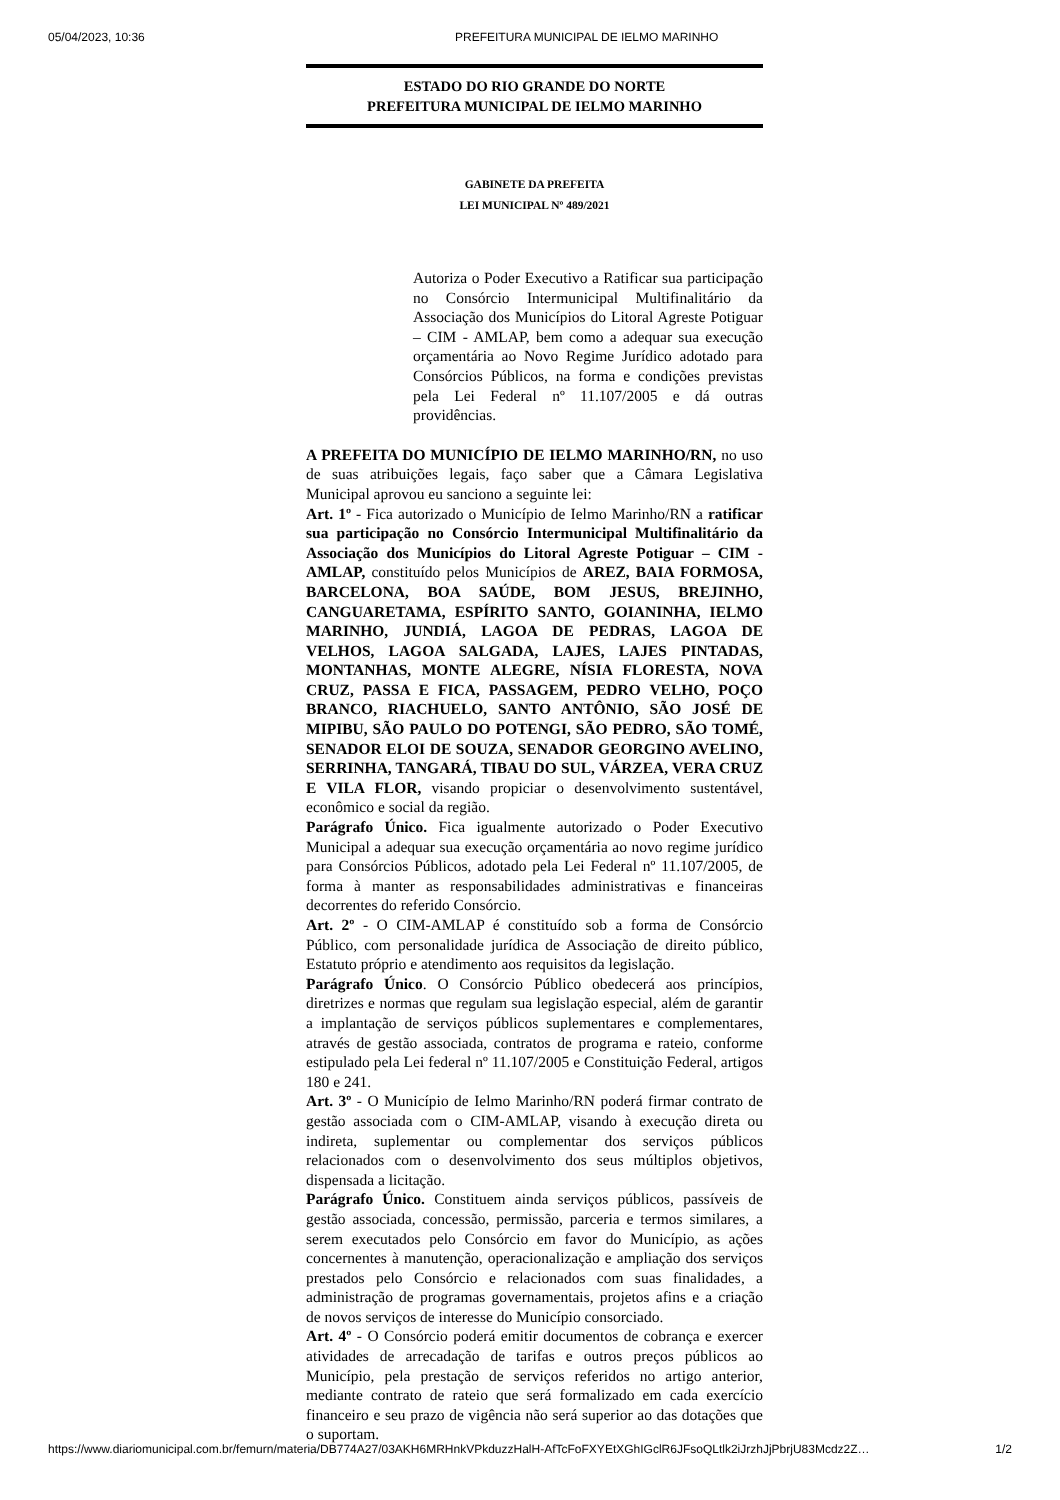05/04/2023, 10:36 PREFEITURA MUNICIPAL DE IELMO MARINHO
ESTADO DO RIO GRANDE DO NORTE
PREFEITURA MUNICIPAL DE IELMO MARINHO
GABINETE DA PREFEITA
LEI MUNICIPAL Nº 489/2021
Autoriza o Poder Executivo a Ratificar sua participação no Consórcio Intermunicipal Multifinalitário da Associação dos Municípios do Litoral Agreste Potiguar – CIM - AMLAP, bem como a adequar sua execução orçamentária ao Novo Regime Jurídico adotado para Consórcios Públicos, na forma e condições previstas pela Lei Federal nº 11.107/2005 e dá outras providências.
A PREFEITA DO MUNICÍPIO DE IELMO MARINHO/RN, no uso de suas atribuições legais, faço saber que a Câmara Legislativa Municipal aprovou eu sanciono a seguinte lei:
Art. 1º - Fica autorizado o Município de Ielmo Marinho/RN a ratificar sua participação no Consórcio Intermunicipal Multifinalitário da Associação dos Municípios do Litoral Agreste Potiguar – CIM - AMLAP, constituído pelos Municípios de AREZ, BAIA FORMOSA, BARCELONA, BOA SAÚDE, BOM JESUS, BREJINHO, CANGUARETAMA, ESPÍRITO SANTO, GOIANINHA, IELMO MARINHO, JUNDIÁ, LAGOA DE PEDRAS, LAGOA DE VELHOS, LAGOA SALGADA, LAJES, LAJES PINTADAS, MONTANHAS, MONTE ALEGRE, NÍSIA FLORESTA, NOVA CRUZ, PASSA E FICA, PASSAGEM, PEDRO VELHO, POÇO BRANCO, RIACHUELO, SANTO ANTÔNIO, SÃO JOSÉ DE MIPIBU, SÃO PAULO DO POTENGI, SÃO PEDRO, SÃO TOMÉ, SENADOR ELOI DE SOUZA, SENADOR GEORGINO AVELINO, SERRINHA, TANGARÁ, TIBAU DO SUL, VÁRZEA, VERA CRUZ E VILA FLOR, visando propiciar o desenvolvimento sustentável, econômico e social da região.
Parágrafo Único. Fica igualmente autorizado o Poder Executivo Municipal a adequar sua execução orçamentária ao novo regime jurídico para Consórcios Públicos, adotado pela Lei Federal nº 11.107/2005, de forma à manter as responsabilidades administrativas e financeiras decorrentes do referido Consórcio.
Art. 2º - O CIM-AMLAP é constituído sob a forma de Consórcio Público, com personalidade jurídica de Associação de direito público, Estatuto próprio e atendimento aos requisitos da legislação.
Parágrafo Único. O Consórcio Público obedecerá aos princípios, diretrizes e normas que regulam sua legislação especial, além de garantir a implantação de serviços públicos suplementares e complementares, através de gestão associada, contratos de programa e rateio, conforme estipulado pela Lei federal nº 11.107/2005 e Constituição Federal, artigos 180 e 241.
Art. 3º - O Município de Ielmo Marinho/RN poderá firmar contrato de gestão associada com o CIM-AMLAP, visando à execução direta ou indireta, suplementar ou complementar dos serviços públicos relacionados com o desenvolvimento dos seus múltiplos objetivos, dispensada a licitação.
Parágrafo Único. Constituem ainda serviços públicos, passíveis de gestão associada, concessão, permissão, parceria e termos similares, a serem executados pelo Consórcio em favor do Município, as ações concernentes à manutenção, operacionalização e ampliação dos serviços prestados pelo Consórcio e relacionados com suas finalidades, a administração de programas governamentais, projetos afins e a criação de novos serviços de interesse do Município consorciado.
Art. 4º - O Consórcio poderá emitir documentos de cobrança e exercer atividades de arrecadação de tarifas e outros preços públicos ao Município, pela prestação de serviços referidos no artigo anterior, mediante contrato de rateio que será formalizado em cada exercício financeiro e seu prazo de vigência não será superior ao das dotações que o suportam.
https://www.diariomunicipal.com.br/femurn/materia/DB774A27/03AKH6MRHnkVPkduzzHalH-AfTcFoFXYEtXGhIGclR6JFsoQLtlk2iJrzhJjPbrjU83Mcdz2Z… 1/2